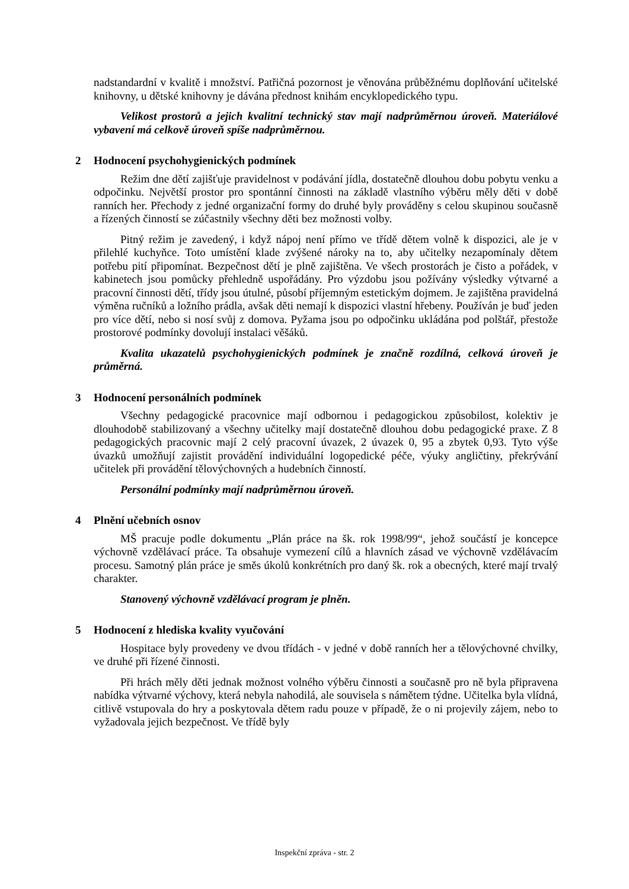nadstandardní v kvalitě i množství. Patřičná pozornost je věnována průběžnému doplňování učitelské knihovny, u dětské knihovny je dávána přednost knihám encyklopedického typu.
Velikost prostorů a jejich kvalitní technický stav mají nadprůměrnou úroveň. Materiálové vybavení má celkově úroveň spíše nadprůměrnou.
2 Hodnocení psychohygienických podmínek
Režim dne dětí zajišťuje pravidelnost v podávání jídla, dostatečně dlouhou dobu pobytu venku a odpočinku. Největší prostor pro spontánní činnosti na základě vlastního výběru měly děti v době ranních her. Přechody z jedné organizační formy do druhé byly prováděny s celou skupinou současně a řízených činností se zúčastnily všechny děti bez možnosti volby.
Pitný režim je zavedený, i když nápoj není přímo ve třídě dětem volně k dispozici, ale je v přilehlé kuchyňce. Toto umístění klade zvýšené nároky na to, aby učitelky nezapomínaly dětem potřebu pití připomínat. Bezpečnost dětí je plně zajištěna. Ve všech prostorách je čisto a pořádek, v kabinetech jsou pomůcky přehledně uspořádány. Pro výzdobu jsou požívány výsledky výtvarné a pracovní činnosti dětí, třídy jsou útulné, působí příjemným estetickým dojmem. Je zajištěna pravidelná výměna ručníků a ložního prádla, avšak děti nemají k dispozici vlastní hřebeny. Používán je buď jeden pro více dětí, nebo si nosí svůj z domova. Pyžama jsou po odpočinku ukládána pod polštář, přestože prostorové podmínky dovolují instalaci věšáků.
Kvalita ukazatelů psychohygienických podmínek je značně rozdílná, celková úroveň je průměrná.
3 Hodnocení personálních podmínek
Všechny pedagogické pracovnice mají odbornou i pedagogickou způsobilost, kolektiv je dlouhodobě stabilizovaný a všechny učitelky mají dostatečně dlouhou dobu pedagogické praxe. Z 8 pedagogických pracovnic mají 2 celý pracovní úvazek, 2 úvazek 0, 95 a zbytek 0,93. Tyto výše úvazků umožňují zajistit provádění individuální logopedické péče, výuky angličtiny, překrývání učitelek při provádění tělovýchovných a hudebních činností.
Personální podmínky mají nadprůměrnou úroveň.
4 Plnění učebních osnov
MŠ pracuje podle dokumentu „Plán práce na šk. rok 1998/99“, jehož součástí je koncepce výchovně vzdělávací práce. Ta obsahuje vymezení cílů a hlavních zásad ve výchovně vzdělávacím procesu. Samotný plán práce je směs úkolů konkrétních pro daný šk. rok a obecných, které mají trvalý charakter.
Stanovený výchovně vzdělávací program je plněn.
5 Hodnocení z hlediska kvality vyučování
Hospitace byly provedeny ve dvou třídách - v jedné v době ranních her a tělovýchovné chvilky, ve druhé při řízené činnosti.
Při hrách měly děti jednak možnost volného výběru činnosti a současně pro ně byla připravena nabídka výtvarné výchovy, která nebyla nahodilá, ale souvisela s námětem týdne. Učitelka byla vlídná, citlivě vstupovala do hry a poskytovala dětem radu pouze v případě, že o ni projevily zájem, nebo to vyžadovala jejich bezpečnost. Ve třídě byly
Inspekční zpráva - str. 2